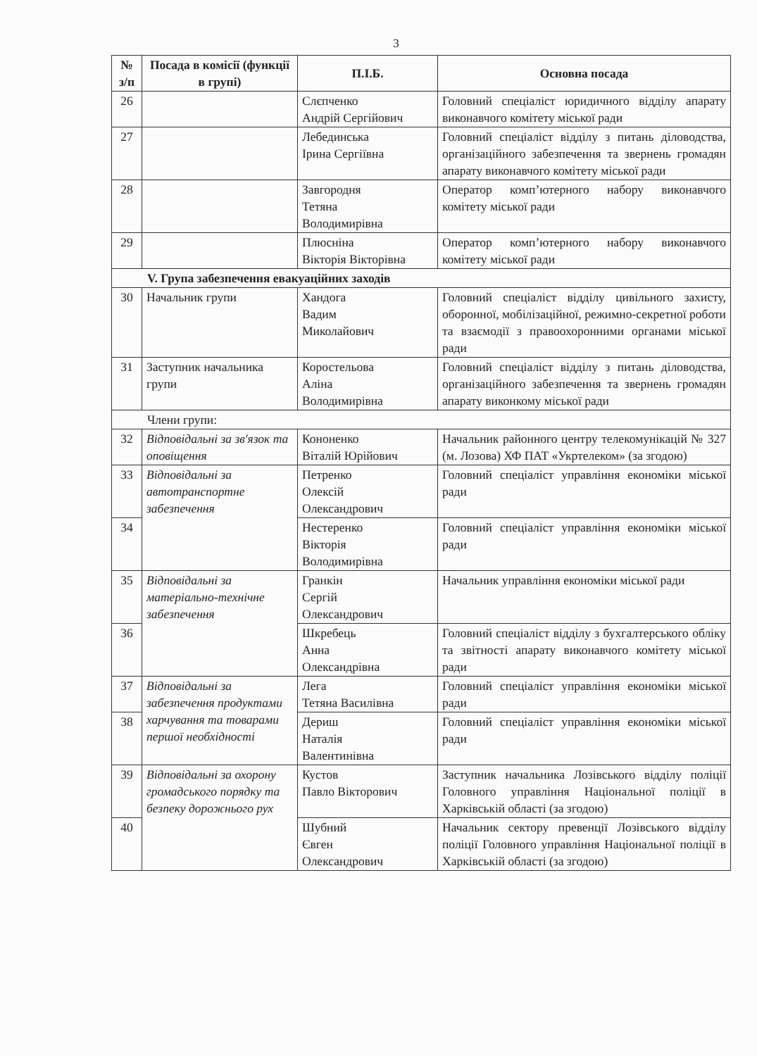3
| № з/п | Посада в комісії (функції в групі) | П.І.Б. | Основна посада |
| --- | --- | --- | --- |
| 26 | | Слєпченко Андрій Сергійович | Головний спеціаліст юридичного відділу апарату виконавчого комітету міської ради |
| 27 | | Лебединська Ірина Сергіївна | Головний спеціаліст відділу з питань діловодства, організаційного забезпечення та звернень громадян апарату виконавчого комітету міської ради |
| 28 | | Завгородня Тетяна Володимирівна | Оператор комп’ютерного набору виконавчого комітету міської ради |
| 29 | | Плюсніна Вікторія Вікторівна | Оператор комп’ютерного набору виконавчого комітету міської ради |
| V. Група забезпечення евакуаційних заходів | | | |
| 30 | Начальник групи | Хандога Вадим Миколайович | Головний спеціаліст відділу цивільного захисту, оборонної, мобілізаційної, режимно-секретної роботи та взаємодії з правоохоронними органами міської ради |
| 31 | Заступник начальника групи | Коростельова Аліна Володимирівна | Головний спеціаліст відділу з питань діловодства, організаційного забезпечення та звернень громадян апарату виконкому міської ради |
| Члени групи: | | | |
| 32 | Відповідальні за зв'язок та оповіщення | Кононенко Віталій Юрійович | Начальник районного центру телекомунікацій № 327 (м. Лозова) ХФ ПАТ «Укртелеком» (за згодою) |
| 33 | Відповідальні за автотранспортне забезпечення | Петренко Олексій Олександрович | Головний спеціаліст управління економіки міської ради |
| 34 | | Нестеренко Вікторія Володимирівна | Головний спеціаліст управління економіки міської ради |
| 35 | Відповідальні за матеріально-технічне забезпечення | Гранкін Сергій Олександрович | Начальник управління економіки міської ради |
| 36 | | Шкребець Анна Олександрівна | Головний спеціаліст відділу з бухгалтерського обліку та звітності апарату виконавчого комітету міської ради |
| 37 | Відповідальні за забезпечення продуктами харчування та товарами першої необхідності | Лега Тетяна Василівна | Головний спеціаліст управління економіки міської ради |
| 38 | | Дериш Наталія Валентинівна | Головний спеціаліст управління економіки міської ради |
| 39 | Відповідальні за охорону громадського порядку та безпеку дорожнього рух | Кустов Павло Вікторович | Заступник начальника Лозівського відділу поліції Головного управління Національної поліції в Харківській області (за згодою) |
| 40 | | Шубний Євген Олександрович | Начальник сектору превенції Лозівського відділу поліції Головного управління Національної поліції в Харківській області (за згодою) |